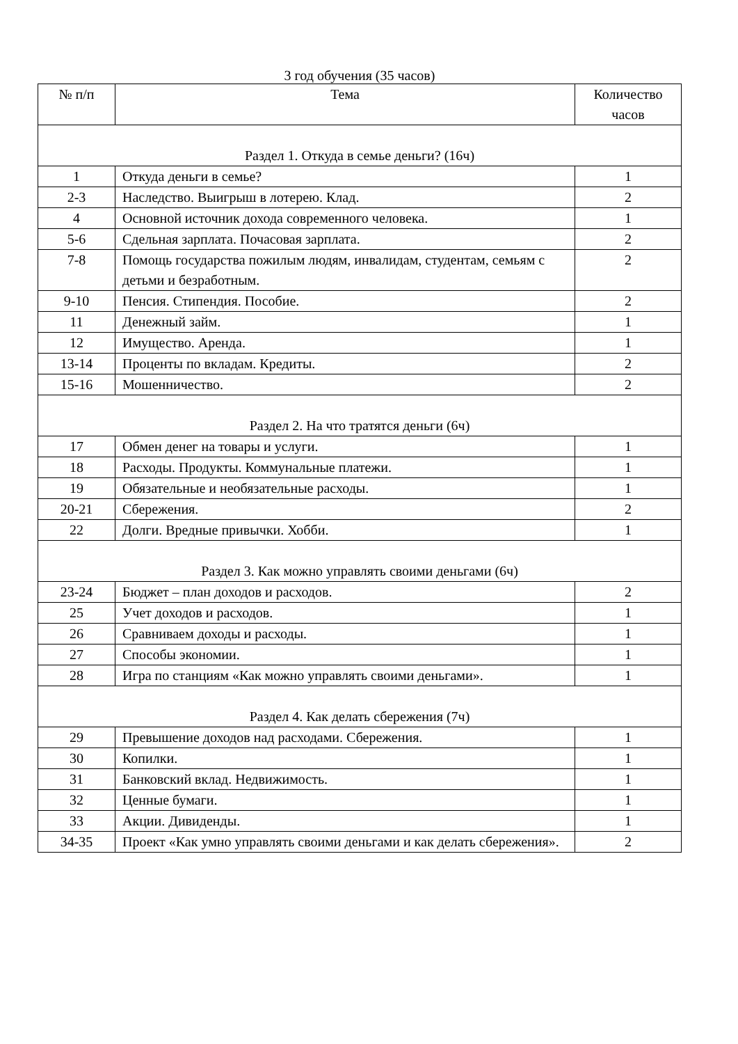3 год обучения (35 часов)
| № п/п | Тема | Количество часов |
| --- | --- | --- |
| Раздел 1. Откуда в семье деньги? (16ч) | | |
| 1 | Откуда деньги в семье? | 1 |
| 2-3 | Наследство. Выигрыш в лотерею. Клад. | 2 |
| 4 | Основной источник дохода современного человека. | 1 |
| 5-6 | Сдельная зарплата. Почасовая зарплата. | 2 |
| 7-8 | Помощь государства пожилым людям, инвалидам, студентам, семьям с детьми и безработным. | 2 |
| 9-10 | Пенсия. Стипендия. Пособие. | 2 |
| 11 | Денежный займ. | 1 |
| 12 | Имущество. Аренда. | 1 |
| 13-14 | Проценты по вкладам. Кредиты. | 2 |
| 15-16 | Мошенничество. | 2 |
| Раздел 2. На что тратятся деньги (6ч) | | |
| 17 | Обмен денег на товары и услуги. | 1 |
| 18 | Расходы. Продукты. Коммунальные платежи. | 1 |
| 19 | Обязательные и необязательные расходы. | 1 |
| 20-21 | Сбережения. | 2 |
| 22 | Долги. Вредные привычки. Хобби. | 1 |
| Раздел 3. Как можно управлять своими деньгами (6ч) | | |
| 23-24 | Бюджет – план доходов и расходов. | 2 |
| 25 | Учет доходов и расходов. | 1 |
| 26 | Сравниваем доходы и расходы. | 1 |
| 27 | Способы экономии. | 1 |
| 28 | Игра по станциям «Как можно управлять своими деньгами». | 1 |
| Раздел 4. Как делать сбережения (7ч) | | |
| 29 | Превышение доходов над расходами. Сбережения. | 1 |
| 30 | Копилки. | 1 |
| 31 | Банковский вклад. Недвижимость. | 1 |
| 32 | Ценные бумаги. | 1 |
| 33 | Акции. Дивиденды. | 1 |
| 34-35 | Проект «Как умно управлять своими деньгами и как делать сбережения». | 2 |